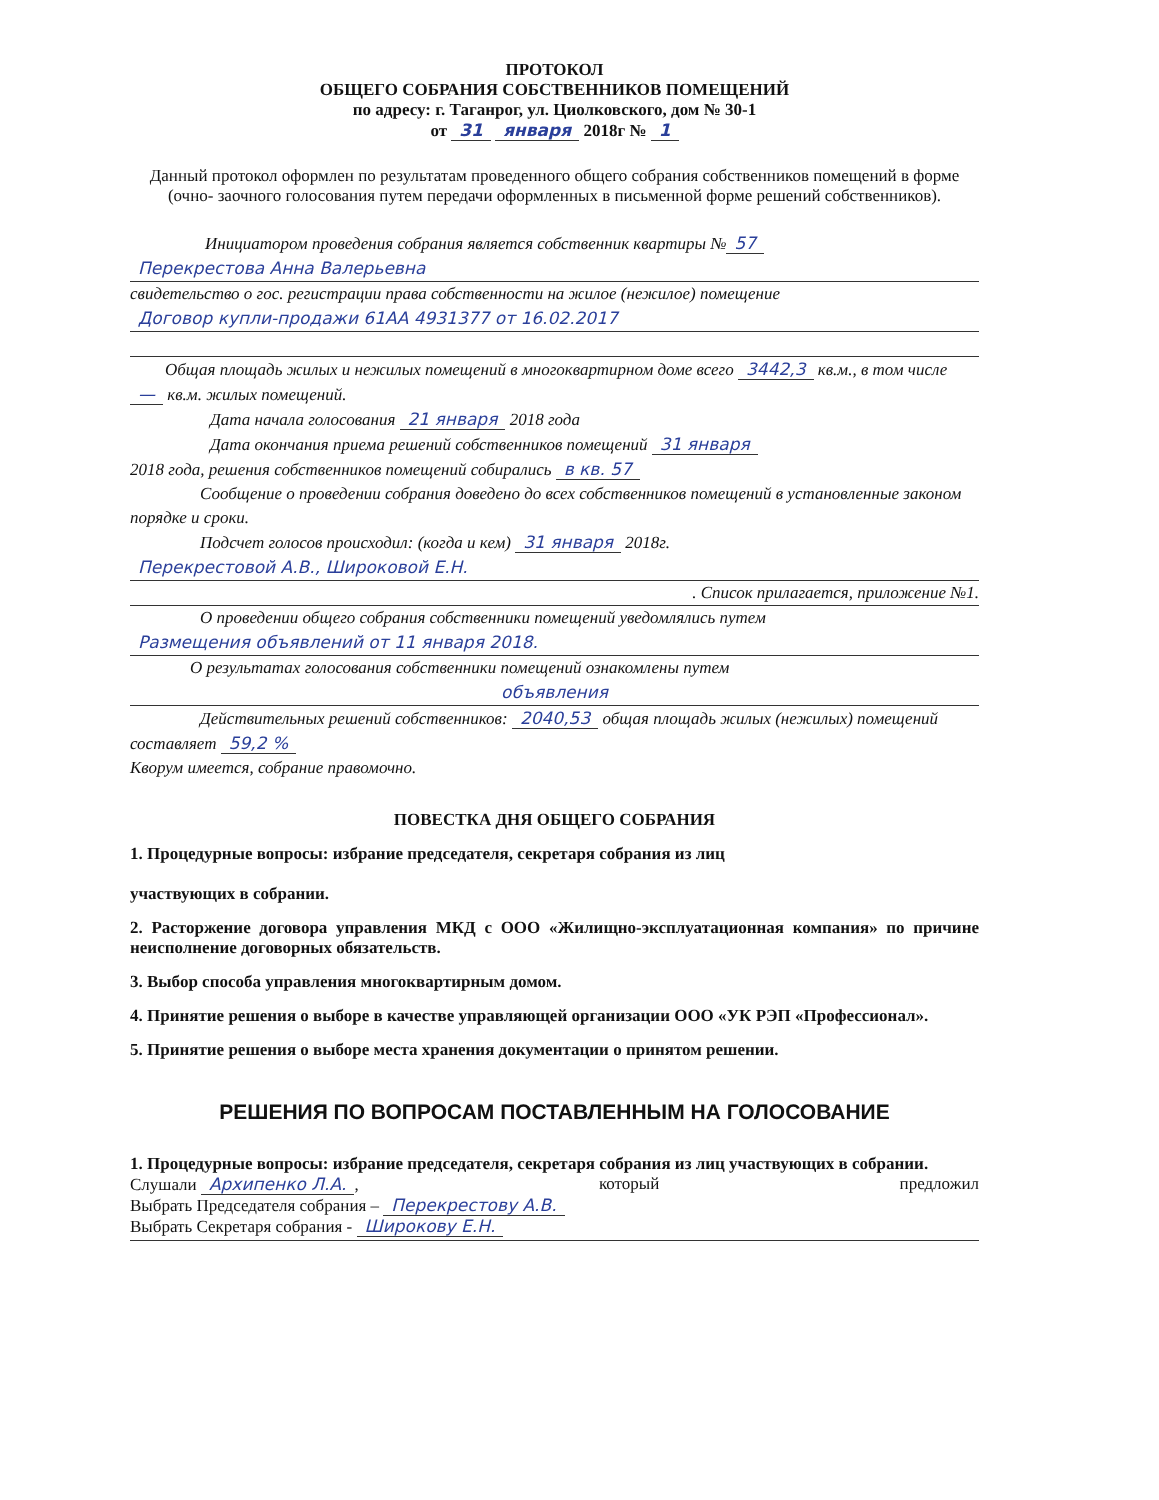ПРОТОКОЛ
ОБЩЕГО СОБРАНИЯ СОБСТВЕННИКОВ ПОМЕЩЕНИЙ
по адресу: г. Таганрог, ул. Циолковского, дом № 30-1
от 31 января 2018г № 1
Данный протокол оформлен по результатам проведенного общего собрания собственников помещений в форме (очно- заочного голосования путем передачи оформленных в письменной форме решений собственников).
Инициатором проведения собрания является собственник квартиры № 57
Перекрестова Анна Валерьевна
свидетельство о гос. регистрации права собственности на жилое (нежилое) помещение
Договор купли-продажи 61АА 4931377 от 16.02.2017
Общая площадь жилых и нежилых помещений в многоквартирном доме всего 3442,3 кв.м., в том числе — кв.м. жилых помещений.
Дата начала голосования 21 января 2018 года
Дата окончания приема решений собственников помещений 31 января
2018 года, решения собственников помещений собирались в кв. 57
Сообщение о проведении собрания доведено до всех собственников помещений в установленные законом порядке и сроки.
Подсчет голосов происходил: (когда и кем) 31 января 2018г.
Перекрестовой А.В., Широковой Е.Н.
. Список прилагается, приложение №1.
О проведении общего собрания собственники помещений уведомлялись путем
Размещения объявлений от 11 января 2018.
О результатах голосования собственники помещений ознакомлены путем
объявления
Действительных решений собственников: 2040,53 общая площадь жилых (нежилых) помещений составляет 59,2 %
Кворум имеется, собрание правомочно.
ПОВЕСТКА ДНЯ ОБЩЕГО СОБРАНИЯ
1. Процедурные вопросы: избрание председателя, секретаря собрания из лиц
участвующих в собрании.
2. Расторжение договора управления МКД с ООО «Жилищно-эксплуатационная компания» по причине неисполнение договорных обязательств.
3. Выбор способа управления многоквартирным домом.
4. Принятие решения о выборе в качестве управляющей организации ООО «УК РЭП «Профессионал».
5. Принятие решения о выборе места хранения документации о принятом решении.
РЕШЕНИЯ ПО ВОПРОСАМ ПОСТАВЛЕННЫМ НА ГОЛОСОВАНИЕ
1. Процедурные вопросы: избрание председателя, секретаря собрания из лиц участвующих в собрании.
Слушали Архипенко Л.А., который предложил
Выбрать Председателя собрания – Перекрестову А.В.
Выбрать Секретаря собрания - Широкову Е.Н.